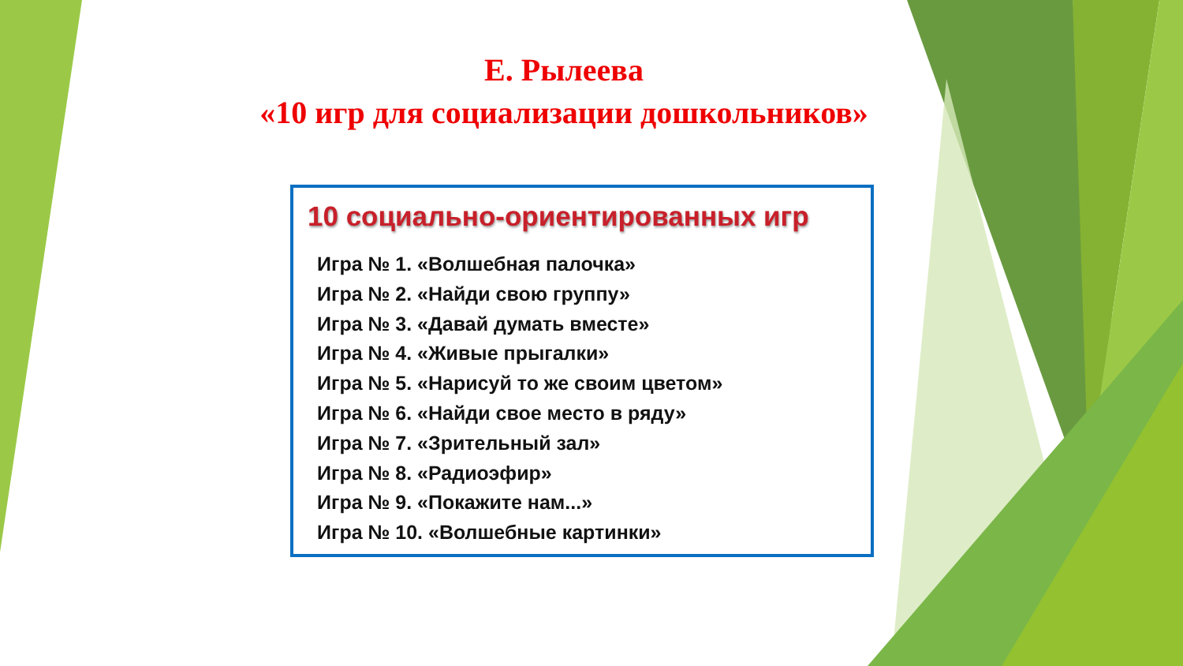Е. Рылеева
«10 игр для социализации дошкольников»
10 социально-ориентированных игр
Игра № 1. «Волшебная палочка»
Игра № 2. «Найди свою группу»
Игра № 3. «Давай думать вместе»
Игра № 4. «Живые прыгалки»
Игра № 5. «Нарисуй то же своим цветом»
Игра № 6. «Найди свое место в ряду»
Игра № 7. «Зрительный зал»
Игра № 8. «Радиоэфир»
Игра № 9. «Покажите нам...»
Игра № 10. «Волшебные картинки»